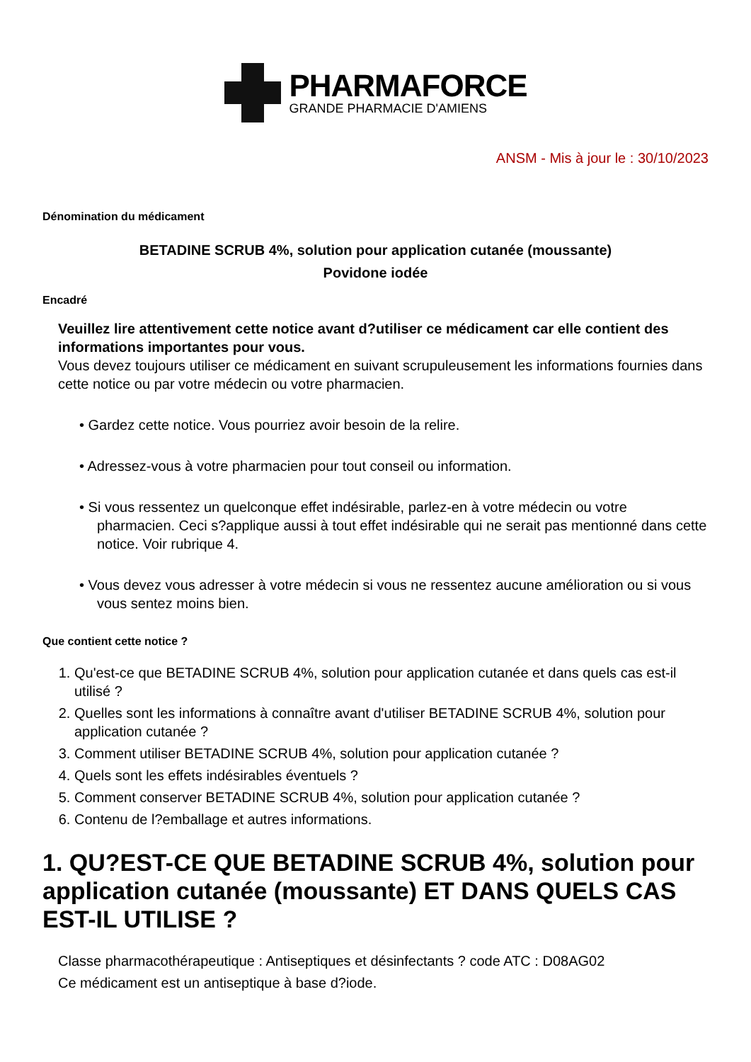PHARMAFORCE
GRANDE PHARMACIE D'AMIENS
ANSM - Mis à jour le : 30/10/2023
Dénomination du médicament
BETADINE SCRUB 4%, solution pour application cutanée (moussante)
Povidone iodée
Encadré
Veuillez lire attentivement cette notice avant d?utiliser ce médicament car elle contient des informations importantes pour vous.
Vous devez toujours utiliser ce médicament en suivant scrupuleusement les informations fournies dans cette notice ou par votre médecin ou votre pharmacien.
• Gardez cette notice. Vous pourriez avoir besoin de la relire.
• Adressez-vous à votre pharmacien pour tout conseil ou information.
• Si vous ressentez un quelconque effet indésirable, parlez-en à votre médecin ou votre pharmacien. Ceci s?applique aussi à tout effet indésirable qui ne serait pas mentionné dans cette notice. Voir rubrique 4.
• Vous devez vous adresser à votre médecin si vous ne ressentez aucune amélioration ou si vous vous sentez moins bien.
Que contient cette notice ?
1. Qu'est-ce que BETADINE SCRUB 4%, solution pour application cutanée et dans quels cas est-il utilisé ?
2. Quelles sont les informations à connaître avant d'utiliser BETADINE SCRUB 4%, solution pour application cutanée ?
3. Comment utiliser BETADINE SCRUB 4%, solution pour application cutanée ?
4. Quels sont les effets indésirables éventuels ?
5. Comment conserver BETADINE SCRUB 4%, solution pour application cutanée ?
6. Contenu de l?emballage et autres informations.
1. QU?EST-CE QUE BETADINE SCRUB 4%, solution pour application cutanée (moussante) ET DANS QUELS CAS EST-IL UTILISE ?
Classe pharmacothérapeutique : Antiseptiques et désinfectants ? code ATC : D08AG02
Ce médicament est un antiseptique à base d?iode.